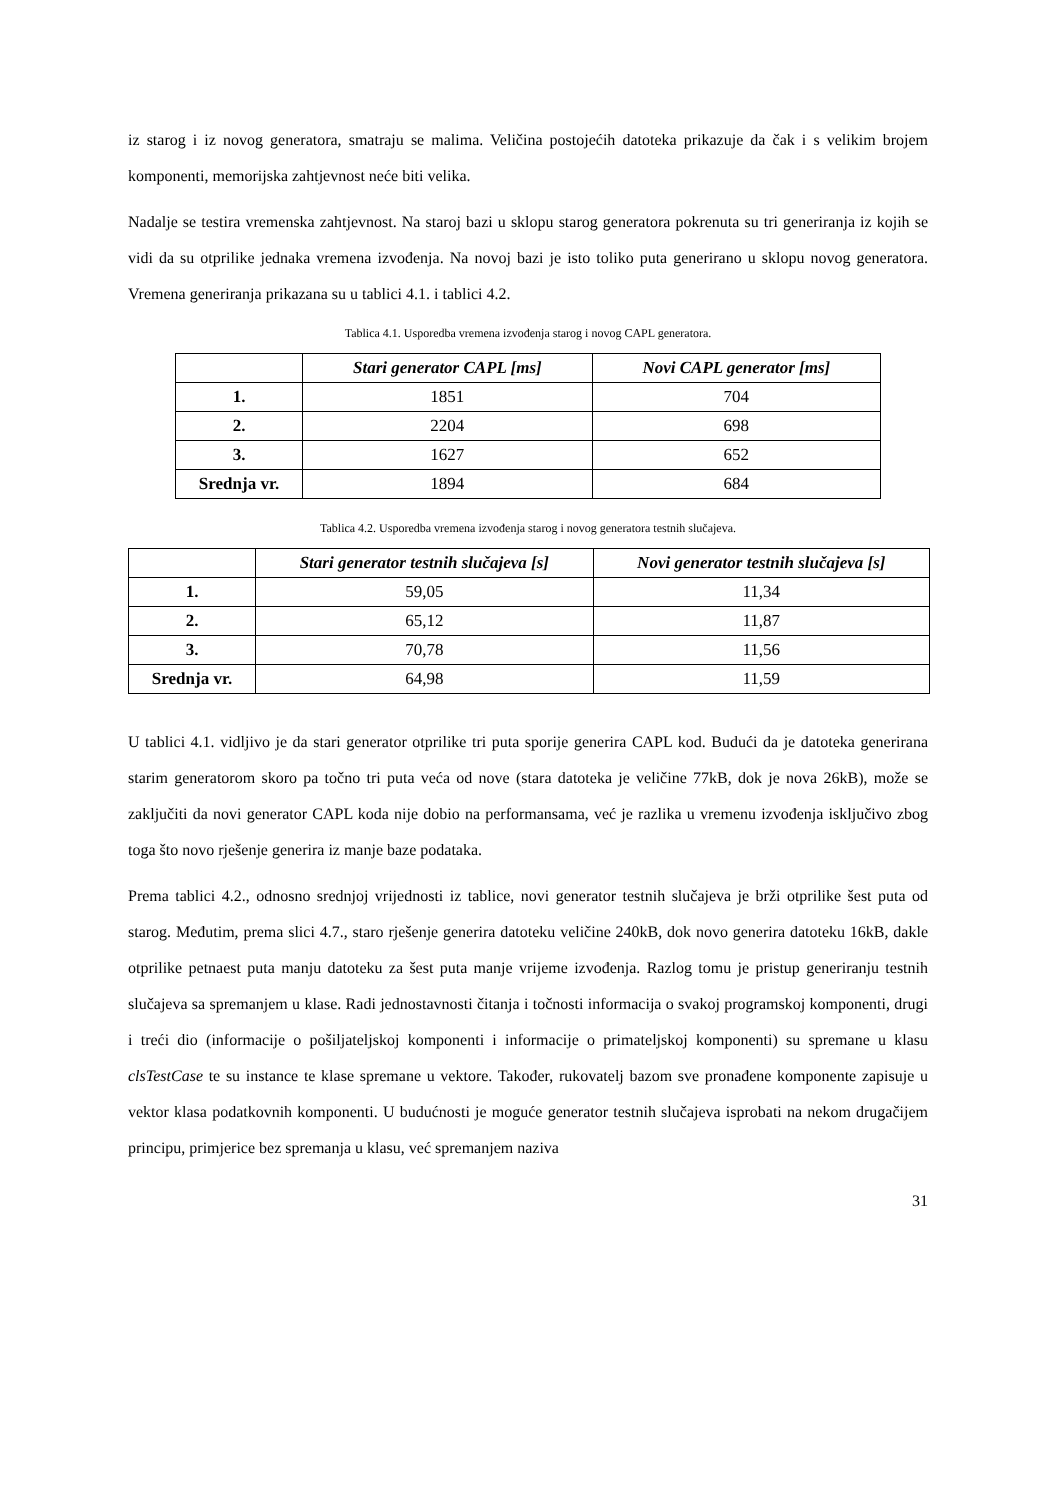iz starog i iz novog generatora, smatraju se malima. Veličina postojećih datoteka prikazuje da čak i s velikim brojem komponenti, memorijska zahtjevnost neće biti velika.
Nadalje se testira vremenska zahtjevnost. Na staroj bazi u sklopu starog generatora pokrenuta su tri generiranja iz kojih se vidi da su otprilike jednaka vremena izvođenja. Na novoj bazi je isto toliko puta generirano u sklopu novog generatora. Vremena generiranja prikazana su u tablici 4.1. i tablici 4.2.
Tablica 4.1. Usporedba vremena izvođenja starog i novog CAPL generatora.
| | Stari generator CAPL [ms] | Novi CAPL generator [ms] |
| --- | --- | --- |
| 1. | 1851 | 704 |
| 2. | 2204 | 698 |
| 3. | 1627 | 652 |
| Srednja vr. | 1894 | 684 |
Tablica 4.2. Usporedba vremena izvođenja starog i novog generatora testnih slučajeva.
| | Stari generator testnih slučajeva [s] | Novi generator testnih slučajeva [s] |
| --- | --- | --- |
| 1. | 59,05 | 11,34 |
| 2. | 65,12 | 11,87 |
| 3. | 70,78 | 11,56 |
| Srednja vr. | 64,98 | 11,59 |
U tablici 4.1. vidljivo je da stari generator otprilike tri puta sporije generira CAPL kod. Budući da je datoteka generirana starim generatorom skoro pa točno tri puta veća od nove (stara datoteka je veličine 77kB, dok je nova 26kB), može se zaključiti da novi generator CAPL koda nije dobio na performansama, već je razlika u vremenu izvođenja isključivo zbog toga što novo rješenje generira iz manje baze podataka.
Prema tablici 4.2., odnosno srednjoj vrijednosti iz tablice, novi generator testnih slučajeva je brži otprilike šest puta od starog. Međutim, prema slici 4.7., staro rješenje generira datoteku veličine 240kB, dok novo generira datoteku 16kB, dakle otprilike petnaest puta manju datoteku za šest puta manje vrijeme izvođenja. Razlog tomu je pristup generiranju testnih slučajeva sa spremanjem u klase. Radi jednostavnosti čitanja i točnosti informacija o svakoj programskoj komponenti, drugi i treći dio (informacije o pošiljateljskoj komponenti i informacije o primateljskoj komponenti) su spremane u klasu clsTestCase te su instance te klase spremane u vektore. Također, rukovatelj bazom sve pronađene komponente zapisuje u vektor klasa podatkovnih komponenti. U budućnosti je moguće generator testnih slučajeva isprobati na nekom drugačijem principu, primjerice bez spremanja u klasu, već spremanjem naziva
31